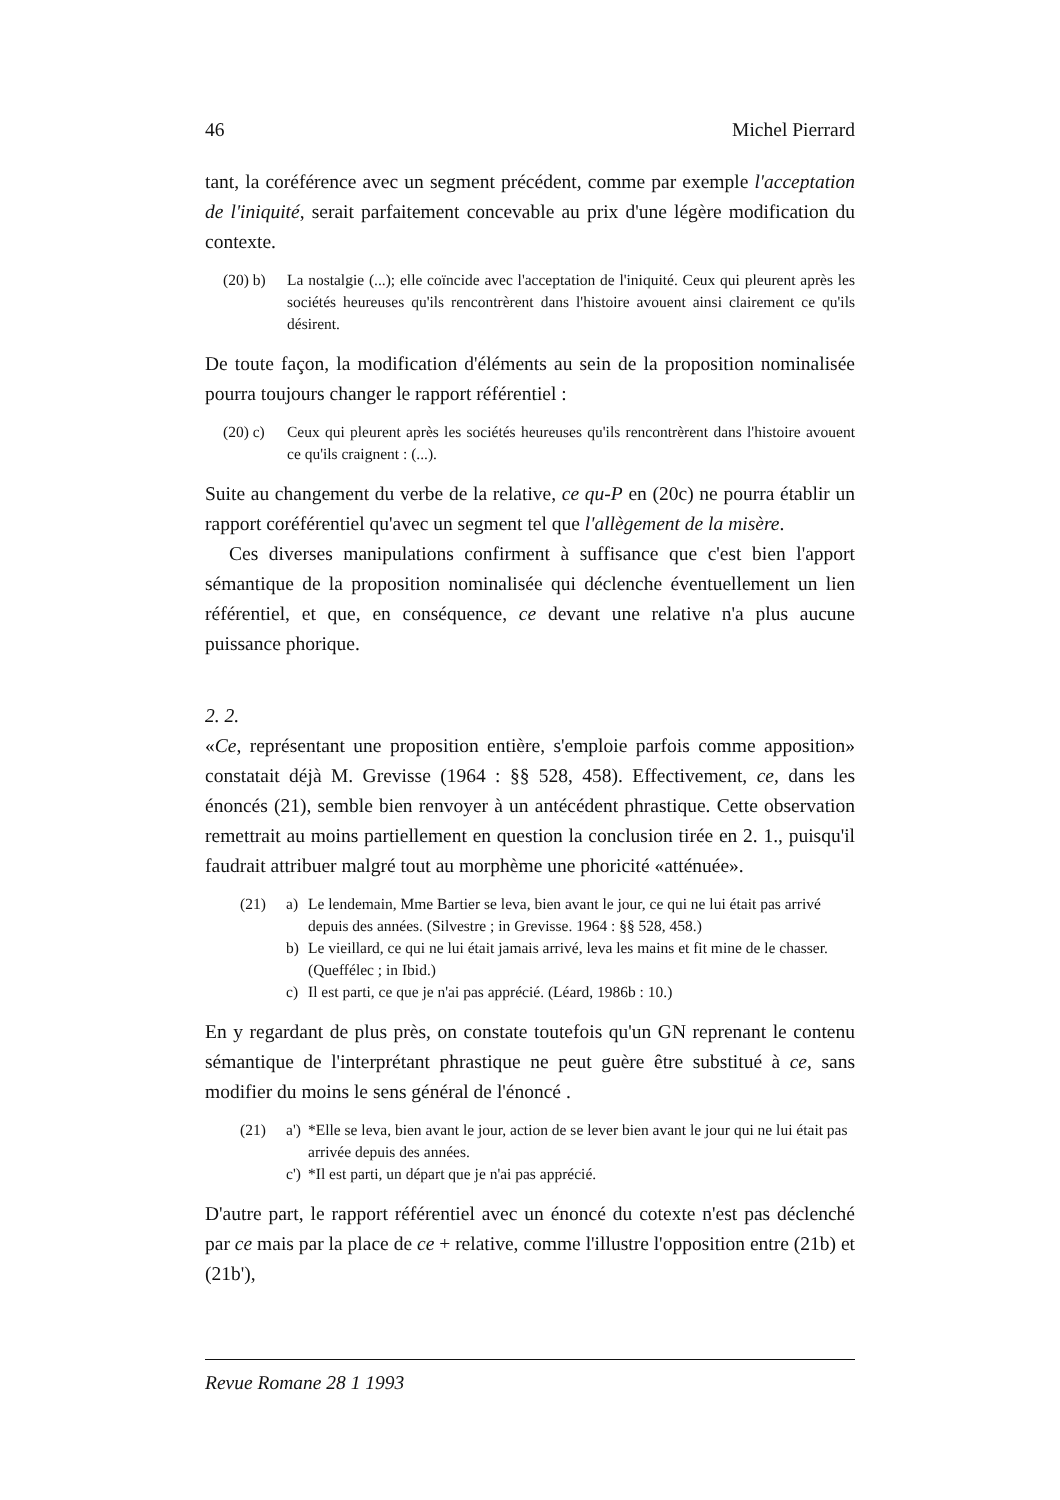46 Michel Pierrard
tant, la coréférence avec un segment précédent, comme par exemple l'acceptation de l'iniquité, serait parfaitement concevable au prix d'une légère modification du contexte.
(20) b) La nostalgie (...); elle coïncide avec l'acceptation de l'iniquité. Ceux qui pleurent après les sociétés heureuses qu'ils rencontrèrent dans l'histoire avouent ainsi clairement ce qu'ils désirent.
De toute façon, la modification d'éléments au sein de la proposition nominalisée pourra toujours changer le rapport référentiel :
(20) c) Ceux qui pleurent après les sociétés heureuses qu'ils rencontrèrent dans l'histoire avouent ce qu'ils craignent : (...).
Suite au changement du verbe de la relative, ce qu-P en (20c) ne pourra établir un rapport coréférentiel qu'avec un segment tel que l'allègement de la misère.
Ces diverses manipulations confirment à suffisance que c'est bien l'apport sémantique de la proposition nominalisée qui déclenche éventuellement un lien référentiel, et que, en conséquence, ce devant une relative n'a plus aucune puissance phorique.
2. 2.
«Ce, représentant une proposition entière, s'emploie parfois comme apposition» constatait déjà M. Grevisse (1964 : §§ 528, 458). Effectivement, ce, dans les énoncés (21), semble bien renvoyer à un antécédent phrastique. Cette observation remettrait au moins partiellement en question la conclusion tirée en 2. 1., puisqu'il faudrait attribuer malgré tout au morphème une phoricité «atténuée».
(21) a) Le lendemain, Mme Bartier se leva, bien avant le jour, ce qui ne lui était pas arrivé depuis des années. (Silvestre ; in Grevisse. 1964 : §§ 528, 458.)
b) Le vieillard, ce qui ne lui était jamais arrivé, leva les mains et fit mine de le chasser. (Queffélec ; in Ibid.)
c) Il est parti, ce que je n'ai pas apprécié. (Léard, 1986b : 10.)
En y regardant de plus près, on constate toutefois qu'un GN reprenant le contenu sémantique de l'interprétant phrastique ne peut guère être substitué à ce, sans modifier du moins le sens général de l'énoncé .
(21) a') *Elle se leva, bien avant le jour, action de se lever bien avant le jour qui ne lui était pas arrivée depuis des années.
c') *Il est parti, un départ que je n'ai pas apprécié.
D'autre part, le rapport référentiel avec un énoncé du cotexte n'est pas déclenché par ce mais par la place de ce + relative, comme l'illustre l'opposition entre (21b) et (21b'),
Revue Romane 28 1 1993